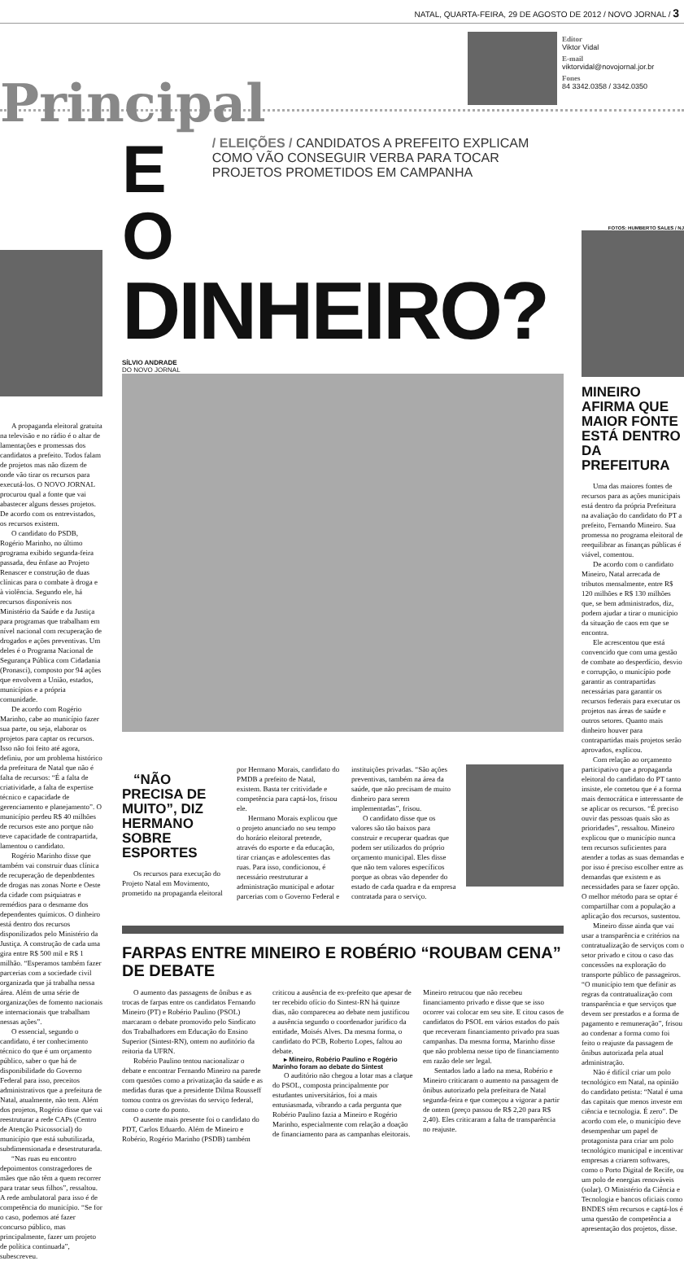NATAL, QUARTA-FEIRA, 29 DE AGOSTO DE 2012 / NOVO JORNAL / 3
Principal
Editor
Viktor Vidal
E-mail
viktorvidal@novojornal.jor.br
Fones
84 3342.0358 / 3342.0350
A propaganda eleitoral gratuita na televisão e no rádio é o altar de lamentações e promessas dos candidatos a prefeito. Todos falam de projetos mas não dizem de onde vão tirar os recursos para executá-los. O NOVO JORNAL procurou qual a fonte que vai abastecer alguns desses projetos. De acordo com os entrevistados, os recursos existem.
O candidato do PSDB, Rogério Marinho, no último programa exibido segunda-feira passada, deu ênfase ao Projeto Renascer e construção de duas clínicas para o combate à droga e à violência. Segundo ele, há recursos disponíveis nos Ministério da Saúde e da Justiça para programas que trabalham em nível nacional com recuperação de drogados e ações preventivas. Um deles é o Programa Nacional de Segurança Pública com Cidadania (Pronasci), composto por 94 ações que envolvem a União, estados, municípios e a própria comunidade.
De acordo com Rogério Marinho, cabe ao município fazer sua parte, ou seja, elaborar os projetos para captar os recursos. Isso não foi feito até agora, definiu, por um problema histórico da prefeitura de Natal que não é falta de recursos: “É a falta de criatividade, a falta de expertise técnico e capacidade de gerenciamento e planejamento”. O município perdeu R$ 40 milhões de recursos este ano porque não teve capacidade de contrapartida, lamentou o candidato.
Rogério Marinho disse que também vai construir duas clínica de recuperação de depenbdentes de drogas nas zonas Norte e Oeste da cidade com psiquiatras e remédios para o desmame dos dependentes químicos. O dinheiro está dentro dos recursos disponilizados pelo Ministério da Justiça. A construção de cada uma gira entre R$ 500 mil e R$ 1 milhão. “Esperamos também fazer parcerias com a sociedade civil organizada que já trabalha nessa área. Além de uma série de organizações de fomento nacionais e internacionais que trabalham nessas ações”.
O essencial, segundo o candidato, é ter conhecimento técnico do que é um orçamento público, saber o que há de disponibilidade do Governo Federal para isso, preceitos administrativos que a prefeitura de Natal, atualmente, não tem. Além dos projetos, Rogério disse que vai reestruturar a rede CAPs (Centro de Atenção Psicossocial) do município que está subutilizada, subdimensionada e desestruturada.
“Nas ruas eu encontro depoimentos constragedores de mães que não têm a quem recorrer para tratar seus filhos”, ressaltou. A rede ambulatoral para isso é de competência do município. “Se for o caso, podemos até fazer concurso público, mas principalmente, fazer um projeto de política continuada”, subescreveu.
E O
/ ELEIÇÕES / CANDIDATOS A PREFEITO EXPLICAM COMO VÃO CONSEGUIR VERBA PARA TOCAR PROJETOS PROMETIDOS EM CAMPANHA
DINHEIRO?
SÍLVIO ANDRADE
DO NOVO JORNAL
“NÃO PRECISA DE MUITO”, DIZ HERMANO SOBRE ESPORTES
Os recursos para execução do Projeto Natal em Movimento, prometido na propaganda eleitoral por Hermano Morais, candidato do PMDB a prefeito de Natal, existem. Basta ter critividade e competência para captá-los, frisou ele.
Hermano Morais explicou que o projeto anunciado no seu tempo do horário eleitoral pretende, através do esporte e da educação, tirar crianças e adolescentes das ruas. Para isso, condicionou, é necessário reestruturar a administração municipal e adotar parcerias com o Governo Federal e instituições privadas. “São ações preventivas, também na área da saúde, que não precisam de muito dinheiro para serem implementadas”, frisou.
O candidato disse que os valores são tão baixos para construir e recuperar quadras que podem ser utilizados do próprio orçamento municipal. Eles disse que não tem valores específicos porque as obras vão depender do estado de cada quadra e da empresa contratada para o serviço.
FARPAS ENTRE MINEIRO E ROBÉRIO “ROUBAM CENA” DE DEBATE
O aumento das passagens de ônibus e as trocas de farpas entre os candidatos Fernando Mineiro (PT) e Robério Paulino (PSOL) marcaram o debate promovido pelo Sindicato dos Trabalhadores em Educação do Ensino Superior (Sintest-RN), ontem no auditório da reitoria da UFRN.
Robério Paulino tentou nacionalizar o debate e encontrar Fernando Mineiro na parede com questões como a privatização da saúde e as medidas duras que a presidente Dilma Rousseff tomou contra os grevistas do serviço federal, como o corte do ponto.
O ausente mais presente foi o candidato do PDT, Carlos Eduardo. Além de Mineiro e Robério, Rogério Marinho (PSDB) também criticou a ausência de ex-prefeito que apesar de ter recebido ofício do Sintest-RN há quinze dias, não compareceu ao debate nem justificou a ausência segundo o coordenador jurídico da entidade, Moisés Alves. Da mesma forma, o candidato do PCB, Roberto Lopes, faltou ao debate.
▸ Mineiro, Robério Paulino e Rogério Marinho foram ao debate do Sintest
O auditório não chegou a lotar mas a claque do PSOL, composta principalmente por estudantes universitários, foi a mais entusiasmada, vibrando a cada pergunta que Robério Paulino fazia a Mineiro e Rogério Marinho, especialmente com relação a doação de financiamento para as campanhas eleitorais. Mineiro retrucou que não recebeu financiamento privado e disse que se isso ocorrer vai colocar em seu site. E citou casos de candidatos do PSOL em vários estados do país que receveram financiamento privado pra suas campanhas. Da mesma forma, Marinho disse que não problema nesse tipo de financiamento em razão dele ser legal.
Sentados lado a lado na mesa, Robério e Mineiro criticaram o aumento na passagem de ônibus autorizado pela prefeitura de Natal segunda-feira e que começou a vigorar a partir de ontem (preço passou de R$ 2,20 para R$ 2,40). Eles criticaram a falta de transparência no reajuste.
FOTOS: HUMBERTO SALES / NJ
MINEIRO AFIRMA QUE MAIOR FONTE ESTÁ DENTRO DA PREFEITURA
Uma das maiores fontes de recursos para as ações municipais está dentro da própria Prefeitura na avaliação do candidato do PT a prefeito, Fernando Mineiro. Sua promessa no programa eleitoral de reequilibrar as finanças públicas é viável, comentou.
De acordo com o candidato Mineiro, Natal arrecada de tributos mensalmente, entre R$ 120 milhões e R$ 130 milhões que, se bem administrados, diz, podem ajudar a tirar o município da situação de caos em que se encontra.
Ele acrescentou que está convencido que com uma gestão de combate ao desperdício, desvio e corrupção, o município pode garantir as contrapartidas necessárias para garantir os recursos federais para executar os projetos nas áreas de saúde e outros setores. Quanto mais dinheiro houver para contrapartidas mais projetos serão aprovados, explicou.
Com relação ao orçamento participativo que a propaganda eleitoral do candidato do PT tanto insiste, ele cometou que é a forma mais democrática e interessante de se aplicar os recursos. “É preciso ouvir das pessoas quais são as prioridades”, ressaltou. Mineiro explicou que o município nunca tem recursos suficientes para atender a todas as suas demandas e por isso é preciso escolher entre as demandas que existem e as necessidades para se fazer opção. O melhor método para se optar é compartilhar com a população a aplicação dos recursos, sustentou.
Mineiro disse ainda que vai usar a transparência e critérios na contratualização de serviços com o setor privado e citou o caso das concessões na exploração do transporte público de passageiros. “O município tem que definir as regras da contratualização com transparência e que serviços que devem ser prestados e a forma de pagamento e remuneração”, frisou ao condenar a forma como foi feito o reajuste da passagem de ônibus autorizada pela atual administração.
Não é difícil criar um polo tecnológico em Natal, na opinião do candidato petista: “Natal é uma das capitais que menos investe em ciência e tecnologia. É zero”. De acordo com ele, o município deve desempenhar um papel de protagonista para criar um polo tecnológico municipal e incentivar empresas a criarem softwares, como o Porto Digital de Recife, ou um polo de energias renováveis (solar). O Ministério da Ciência e Tecnologia e bancos oficiais como BNDES têm recursos e captá-los é uma questão de competência a apresentação dos projetos, disse.